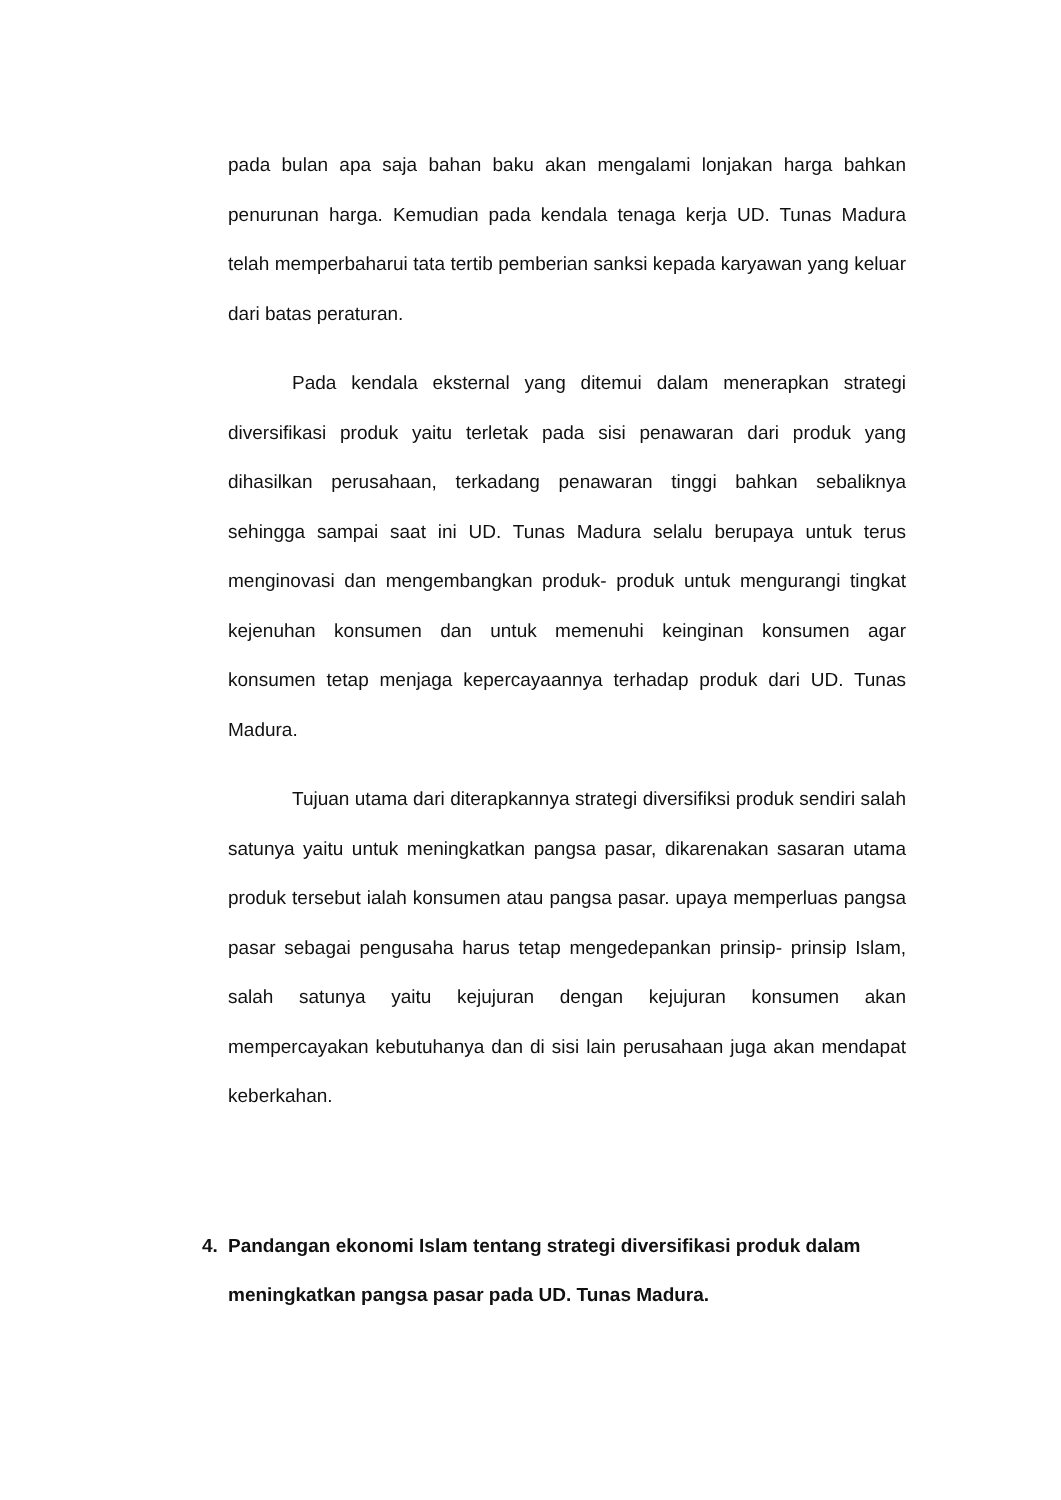pada bulan apa saja bahan baku akan mengalami lonjakan harga bahkan penurunan harga. Kemudian pada kendala tenaga kerja UD. Tunas Madura telah memperbaharui tata tertib pemberian sanksi kepada karyawan yang keluar dari batas peraturan.
Pada kendala eksternal yang ditemui dalam menerapkan strategi diversifikasi produk yaitu terletak pada sisi penawaran dari produk yang dihasilkan perusahaan, terkadang penawaran tinggi bahkan sebaliknya sehingga sampai saat ini UD. Tunas Madura selalu berupaya untuk terus menginovasi dan mengembangkan produk- produk untuk mengurangi tingkat kejenuhan konsumen dan untuk memenuhi keinginan konsumen agar konsumen tetap menjaga kepercayaannya terhadap produk dari UD. Tunas Madura.
Tujuan utama dari diterapkannya strategi diversifiksi produk sendiri salah satunya yaitu untuk meningkatkan pangsa pasar, dikarenakan sasaran utama produk tersebut ialah konsumen atau pangsa pasar. upaya memperluas pangsa pasar sebagai pengusaha harus tetap mengedepankan prinsip- prinsip Islam, salah satunya yaitu kejujuran dengan kejujuran konsumen akan mempercayakan kebutuhanya dan di sisi lain perusahaan juga akan mendapat keberkahan.
4. Pandangan ekonomi Islam tentang strategi diversifikasi produk dalam meningkatkan pangsa pasar pada UD. Tunas Madura.